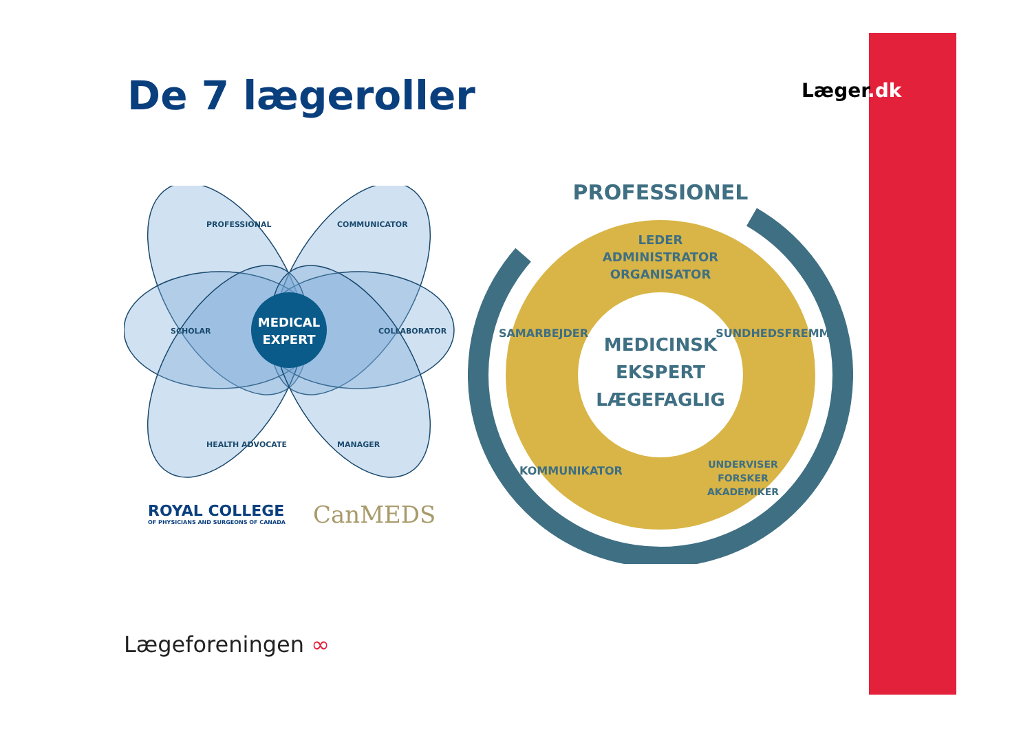Læger.dk
De 7 lægeroller
MEDICAL
EXPERT
SCHOLAR
COLLABORATOR
PROFESSIONAL
COMMUNICATOR
HEALTH ADVOCATE
MANAGER
ROYAL COLLEGE
OF PHYSICIANS AND SURGEONS OF CANADA
CanMEDS
PROFESSIONEL
MEDICINSK
EKSPERT
LÆGEFAGLIG
LEDER
ADMINISTRATOR
ORGANISATOR
SAMARBEJDER
SUNDHEDSFREMMER
KOMMUNIKATOR
UNDERVISER
FORSKER
AKADEMIKER
Lægeforeningen ∞